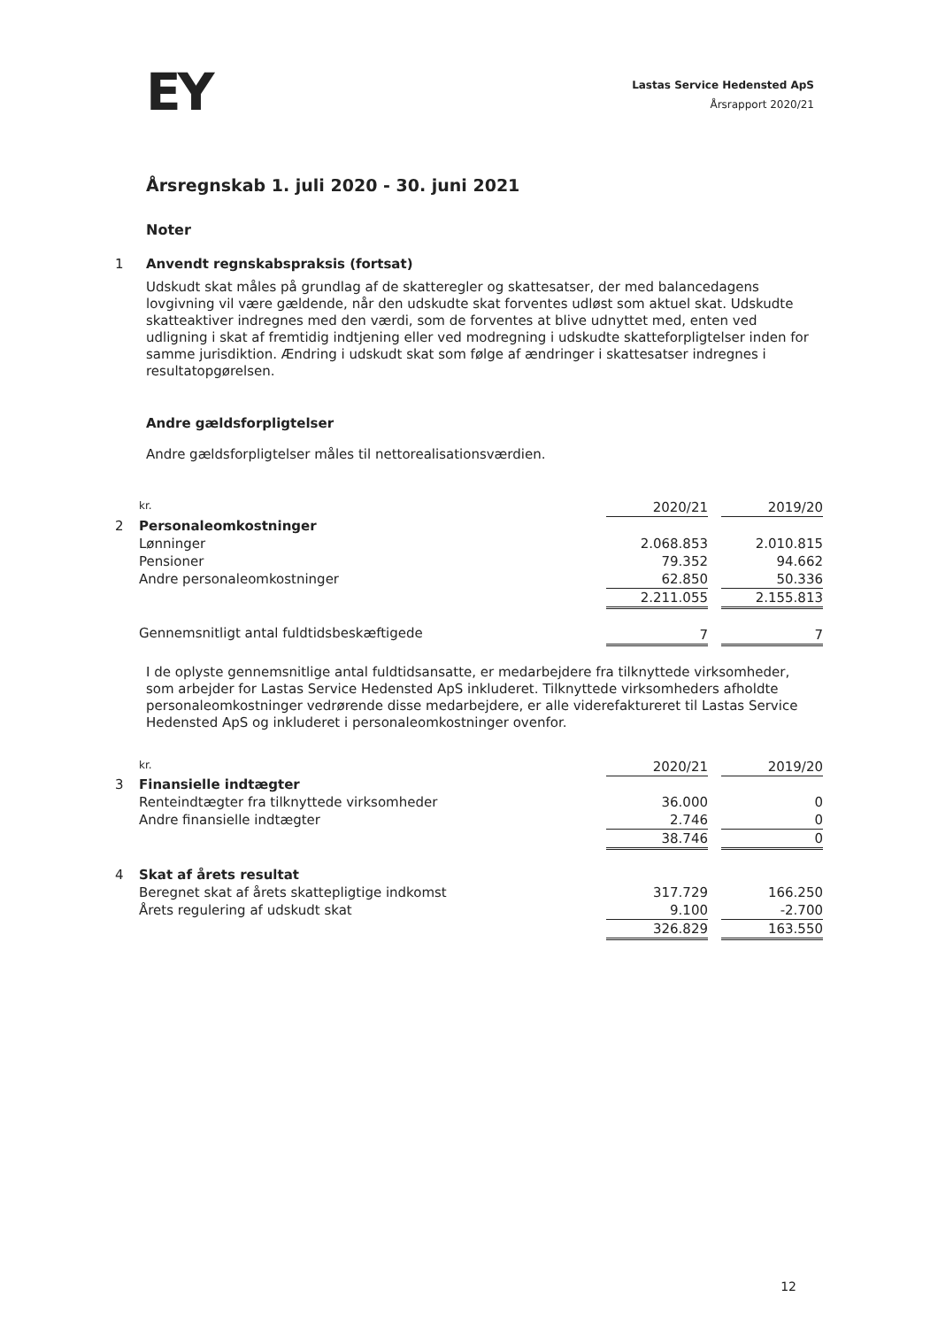EY
Lastas Service Hedensted ApS
Årsrapport 2020/21
Årsregnskab 1. juli 2020 - 30. juni 2021
Noter
1 Anvendt regnskabspraksis (fortsat)
Udskudt skat måles på grundlag af de skatteregler og skattesatser, der med balancedagens lovgivning vil være gældende, når den udskudte skat forventes udløst som aktuel skat. Udskudte skatteaktiver indregnes med den værdi, som de forventes at blive udnyttet med, enten ved udligning i skat af fremtidig indtjening eller ved modregning i udskudte skatteforpligtelser inden for samme jurisdiktion. Ændring i udskudt skat som følge af ændringer i skattesatser indregnes i resultatopgørelsen.
Andre gældsforpligtelser
Andre gældsforpligtelser måles til nettorealisationsværdien.
| | kr. | 2020/21 | | 2019/20 |
| 2 | Personaleomkostninger | | | |
| | Lønninger | 2.068.853 | | 2.010.815 |
| | Pensioner | 79.352 | | 94.662 |
| | Andre personaleomkostninger | 62.850 | | 50.336 |
| | | 2.211.055 | | 2.155.813 |
| | Gennemsnitligt antal fuldtidsbeskæftigede | 7 | | 7 |
I de oplyste gennemsnitlige antal fuldtidsansatte, er medarbejdere fra tilknyttede virksomheder, som arbejder for Lastas Service Hedensted ApS inkluderet. Tilknyttede virksomheders afholdte personaleomkostninger vedrørende disse medarbejdere, er alle viderefaktureret til Lastas Service Hedensted ApS og inkluderet i personaleomkostninger ovenfor.
| | kr. | 2020/21 | | 2019/20 |
| 3 | Finansielle indtægter | | | |
| | Renteindtægter fra tilknyttede virksomheder | 36.000 | | 0 |
| | Andre finansielle indtægter | 2.746 | | 0 |
| | | 38.746 | | 0 |
| 4 | Skat af årets resultat | | | |
| | Beregnet skat af årets skattepligtige indkomst | 317.729 | | 166.250 |
| | Årets regulering af udskudt skat | 9.100 | | -2.700 |
| | | 326.829 | | 163.550 |
12